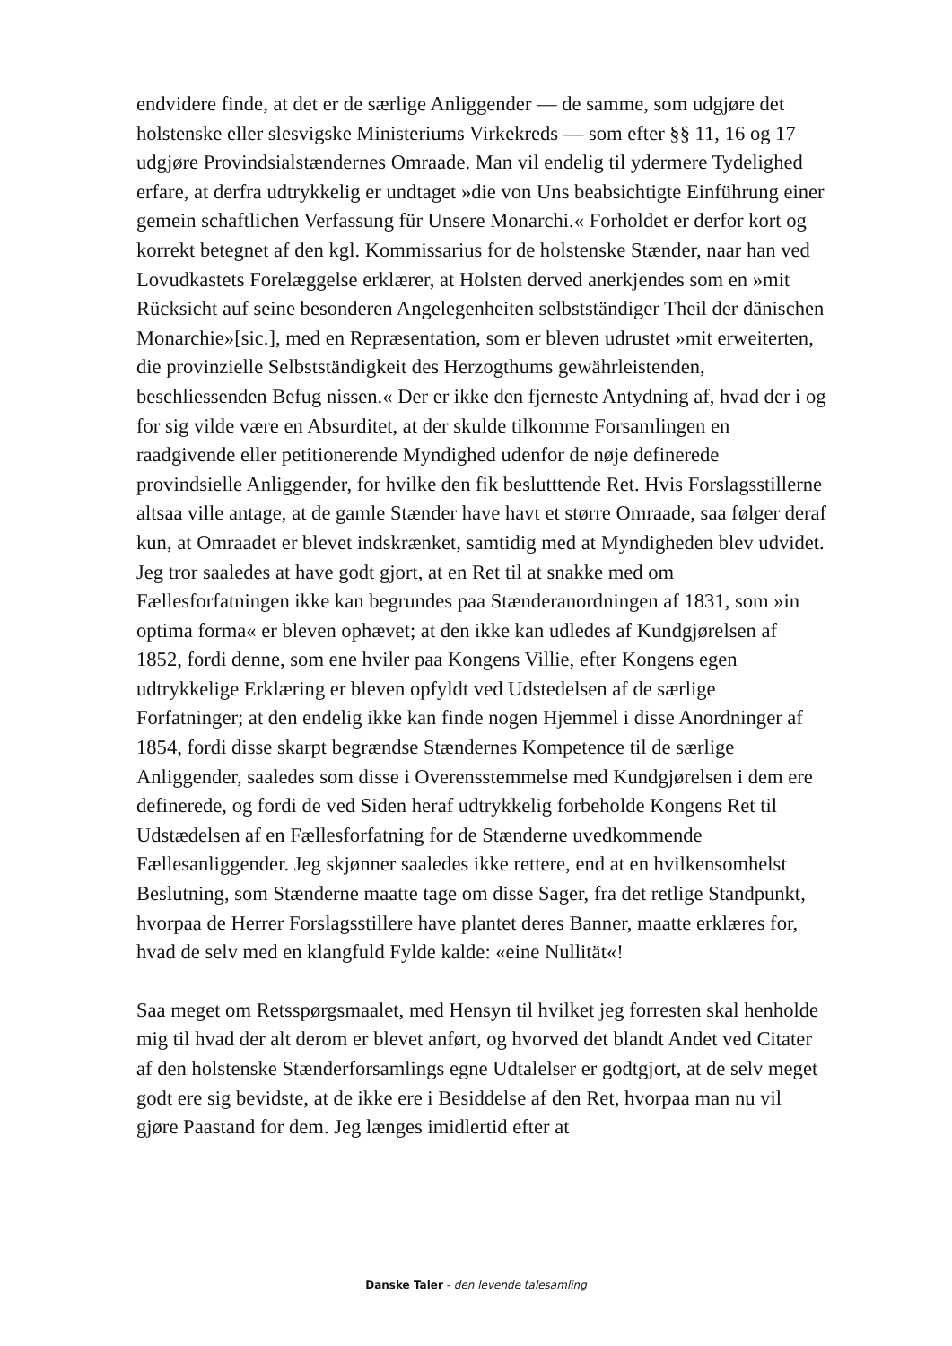endvidere finde, at det er de særlige Anliggender — de samme, som udgjøre det holstenske eller slesvigske Ministeriums Virkekreds — som efter §§ 11, 16 og 17 udgjøre Provindsialstændernes Omraade. Man vil endelig til ydermere Tydelighed erfare, at derfra udtrykkelig er undtaget »die von Uns beabsichtigte Einführung einer gemein schaftlichen Verfassung für Unsere Monarchi.« Forholdet er derfor kort og korrekt betegnet af den kgl. Kommissarius for de holstenske Stænder, naar han ved Lovudkastets Forelæggelse erklærer, at Holsten derved anerkjendes som en »mit Rücksicht auf seine besonderen Angelegenheiten selbstständiger Theil der dänischen Monarchie»[sic.], med en Repræsentation, som er bleven udrustet »mit erweiterten, die provinzielle Selbstständigkeit des Herzogthums gewährleistenden, beschliessenden Befug nissen.« Der er ikke den fjerneste Antydning af, hvad der i og for sig vilde være en Absurditet, at der skulde tilkomme Forsamlingen en raadgivende eller petitionerende Myndighed udenfor de nøje definerede provindsielle Anliggender, for hvilke den fik beslutttende Ret. Hvis Forslagsstillerne altsaa ville antage, at de gamle Stænder have havt et større Omraade, saa følger deraf kun, at Omraadet er blevet indskrænket, samtidig med at Myndigheden blev udvidet. Jeg tror saaledes at have godt gjort, at en Ret til at snakke med om Fællesforfatningen ikke kan begrundes paa Stænderanordningen af 1831, som »in optima forma« er bleven ophævet; at den ikke kan udledes af Kundgjørelsen af 1852, fordi denne, som ene hviler paa Kongens Villie, efter Kongens egen udtrykkelige Erklæring er bleven opfyldt ved Udstedelsen af de særlige Forfatninger; at den endelig ikke kan finde nogen Hjemmel i disse Anordninger af 1854, fordi disse skarpt begrændse Stændernes Kompetence til de særlige Anliggender, saaledes som disse i Overensstemmelse med Kundgjørelsen i dem ere definerede, og fordi de ved Siden heraf udtrykkelig forbeholde Kongens Ret til Udstædelsen af en Fællesforfatning for de Stænderne uvedkommende Fællesanliggender. Jeg skjønner saaledes ikke rettere, end at en hvilkensomhelst Beslutning, som Stænderne maatte tage om disse Sager, fra det retlige Standpunkt, hvorpaa de Herrer Forslagsstillere have plantet deres Banner, maatte erklæres for, hvad de selv med en klangfuld Fylde kalde: «eine Nullität«!
Saa meget om Retsspørgsmaalet, med Hensyn til hvilket jeg forresten skal henholde mig til hvad der alt derom er blevet anført, og hvorved det blandt Andet ved Citater af den holstenske Stænderforsamlings egne Udtalelser er godtgjort, at de selv meget godt ere sig bevidste, at de ikke ere i Besiddelse af den Ret, hvorpaa man nu vil gjøre Paastand for dem. Jeg længes imidlertid efter at
Danske Taler - den levende talesamling